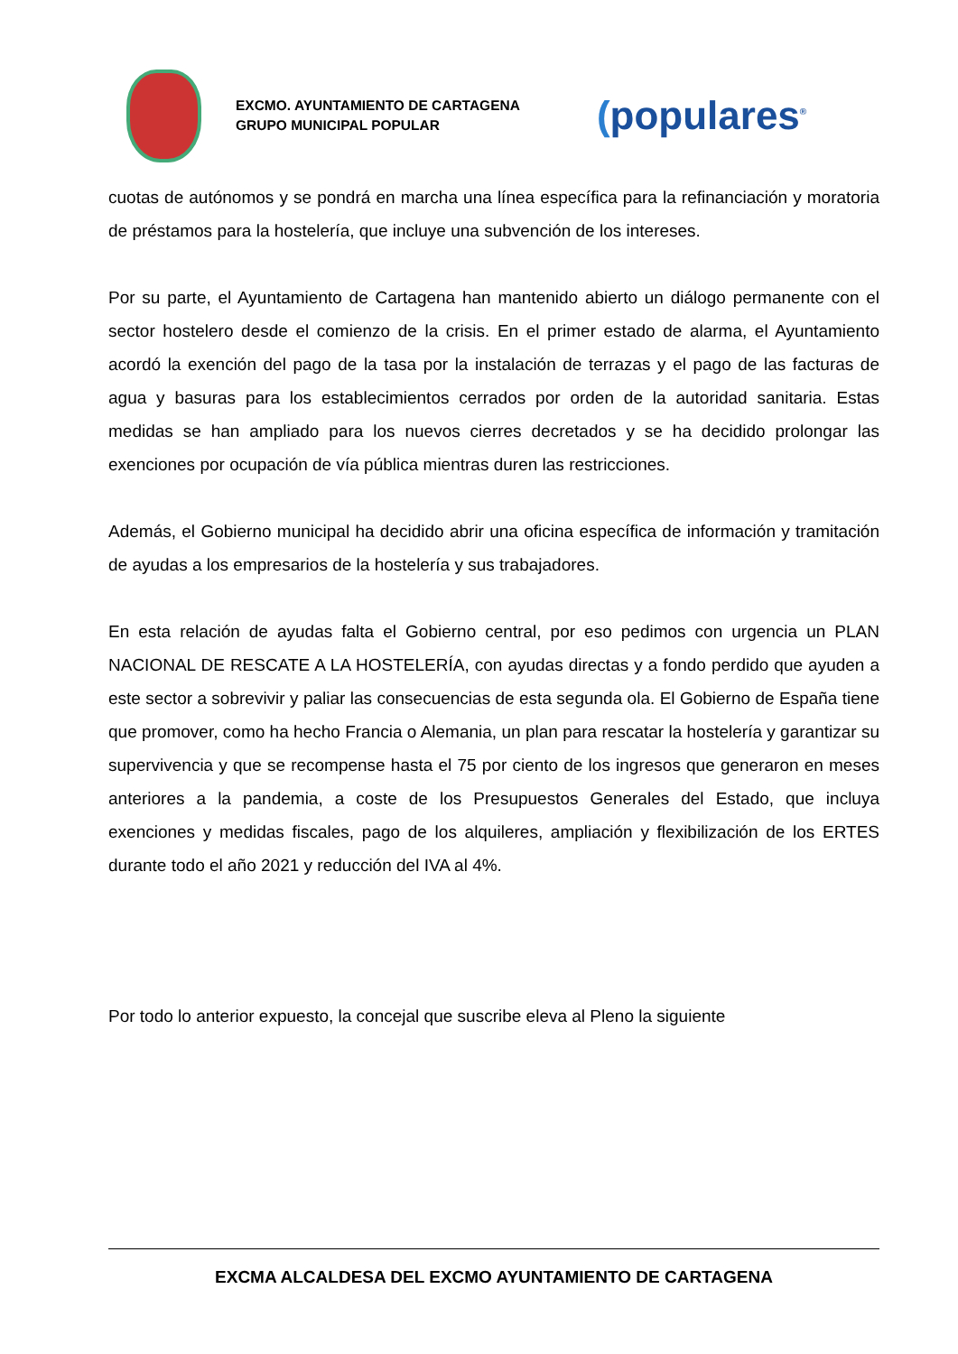EXCMO. AYUNTAMIENTO DE CARTAGENA
GRUPO MUNICIPAL POPULAR
(populares<sup>®</sup>
cuotas de autónomos y se pondrá en marcha una línea específica para la refinanciación y moratoria de préstamos para la hostelería, que incluye una subvención de los intereses.
Por su parte, el Ayuntamiento de Cartagena han mantenido abierto un diálogo permanente con el sector hostelero desde el comienzo de la crisis. En el primer estado de alarma, el Ayuntamiento acordó la exención del pago de la tasa por la instalación de terrazas y el pago de las facturas de agua y basuras para los establecimientos cerrados por orden de la autoridad sanitaria. Estas medidas se han ampliado para los nuevos cierres decretados y se ha decidido prolongar las exenciones por ocupación de vía pública mientras duren las restricciones.
Además, el Gobierno municipal ha decidido abrir una oficina específica de información y tramitación de ayudas a los empresarios de la hostelería y sus trabajadores.
En esta relación de ayudas falta el Gobierno central, por eso pedimos con urgencia un PLAN NACIONAL DE RESCATE A LA HOSTELERÍA, con ayudas directas y a fondo perdido que ayuden a este sector a sobrevivir y paliar las consecuencias de esta segunda ola. El Gobierno de España tiene que promover, como ha hecho Francia o Alemania, un plan para rescatar la hostelería y garantizar su supervivencia y que se recompense hasta el 75 por ciento de los ingresos que generaron en meses anteriores a la pandemia, a coste de los Presupuestos Generales del Estado, que incluya exenciones y medidas fiscales, pago de los alquileres, ampliación y flexibilización de los ERTES durante todo el año 2021 y reducción del IVA al 4%.
Por todo lo anterior expuesto, la concejal que suscribe eleva al Pleno la siguiente
EXCMA ALCALDESA DEL EXCMO AYUNTAMIENTO DE CARTAGENA